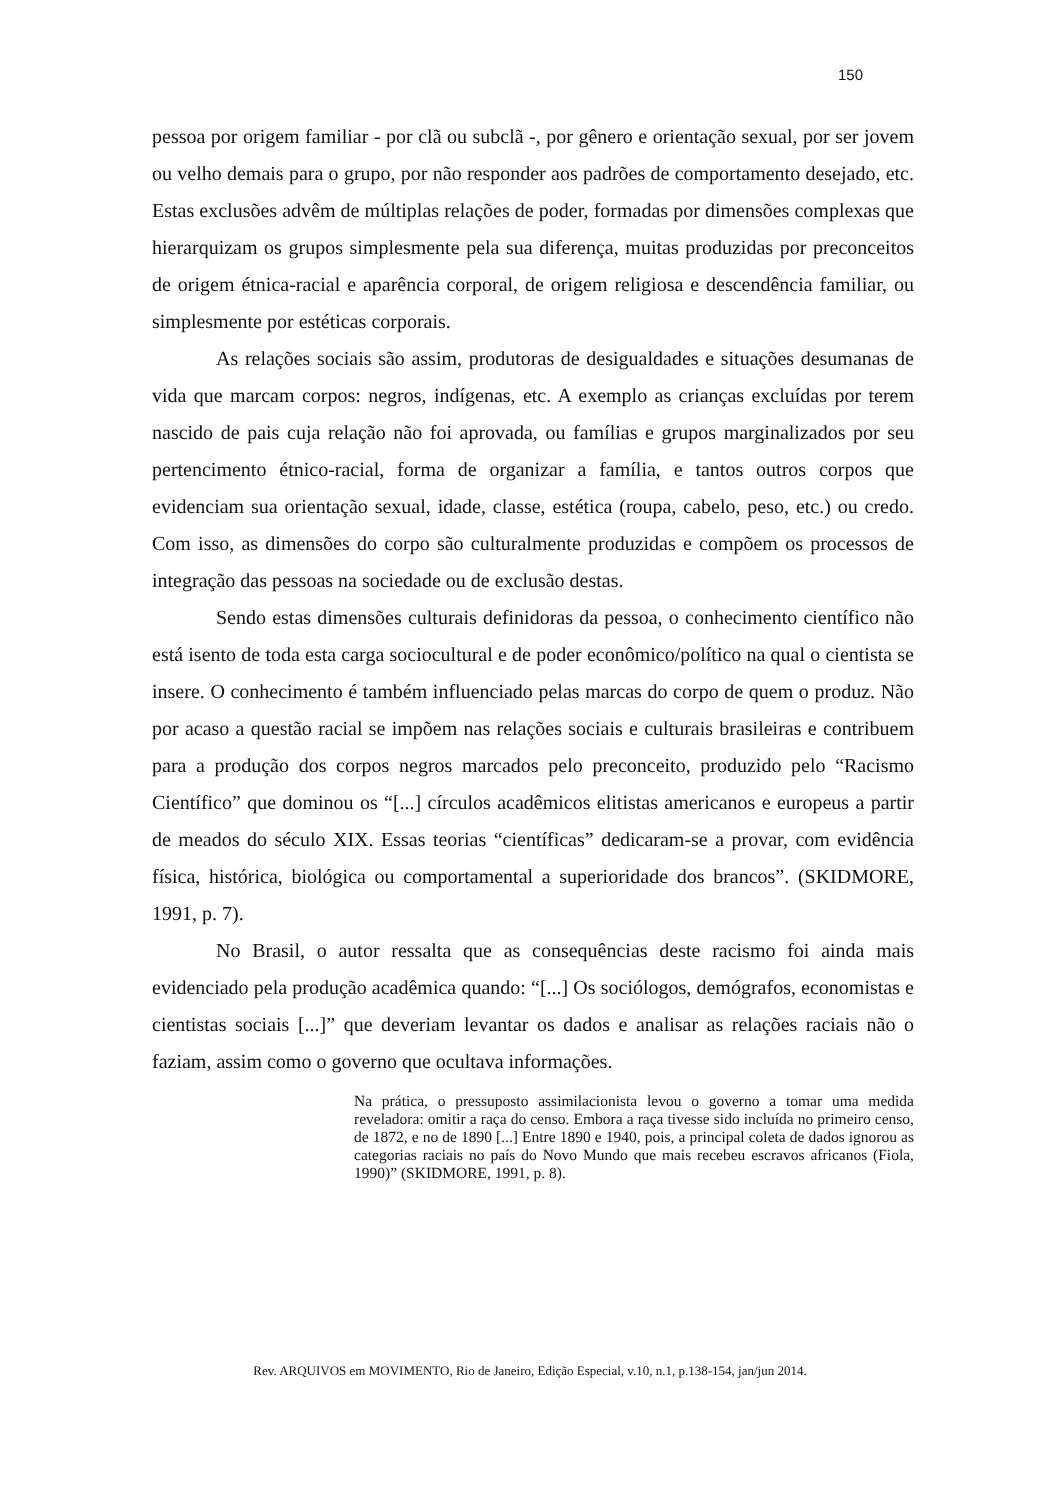150
pessoa por origem familiar - por clã ou subclã -, por gênero e orientação sexual, por ser jovem ou velho demais para o grupo, por não responder aos padrões de comportamento desejado, etc. Estas exclusões advêm de múltiplas relações de poder, formadas por dimensões complexas que hierarquizam os grupos simplesmente pela sua diferença, muitas produzidas por preconceitos de origem étnica-racial e aparência corporal, de origem religiosa e descendência familiar, ou simplesmente por estéticas corporais.
As relações sociais são assim, produtoras de desigualdades e situações desumanas de vida que marcam corpos: negros, indígenas, etc. A exemplo as crianças excluídas por terem nascido de pais cuja relação não foi aprovada, ou famílias e grupos marginalizados por seu pertencimento étnico-racial, forma de organizar a família, e tantos outros corpos que evidenciam sua orientação sexual, idade, classe, estética (roupa, cabelo, peso, etc.) ou credo. Com isso, as dimensões do corpo são culturalmente produzidas e compõem os processos de integração das pessoas na sociedade ou de exclusão destas.
Sendo estas dimensões culturais definidoras da pessoa, o conhecimento científico não está isento de toda esta carga sociocultural e de poder econômico/político na qual o cientista se insere. O conhecimento é também influenciado pelas marcas do corpo de quem o produz. Não por acaso a questão racial se impõem nas relações sociais e culturais brasileiras e contribuem para a produção dos corpos negros marcados pelo preconceito, produzido pelo “Racismo Científico” que dominou os “[...] círculos acadêmicos elitistas americanos e europeus a partir de meados do século XIX. Essas teorias “científicas” dedicaram-se a provar, com evidência física, histórica, biológica ou comportamental a superioridade dos brancos”. (SKIDMORE, 1991, p. 7).
No Brasil, o autor ressalta que as consequências deste racismo foi ainda mais evidenciado pela produção acadêmica quando: “[...] Os sociólogos, demógrafos, economistas e cientistas sociais [...]” que deveriam levantar os dados e analisar as relações raciais não o faziam, assim como o governo que ocultava informações.
Na prática, o pressuposto assimilacionista levou o governo a tomar uma medida reveladora: omitir a raça do censo. Embora a raça tivesse sido incluída no primeiro censo, de 1872, e no de 1890 [...] Entre 1890 e 1940, pois, a principal coleta de dados ignorou as categorias raciais no país do Novo Mundo que mais recebeu escravos africanos (Fiola, 1990)” (SKIDMORE, 1991, p. 8).
Rev. ARQUIVOS em MOVIMENTO, Rio de Janeiro, Edição Especial, v.10, n.1, p.138-154, jan/jun 2014.